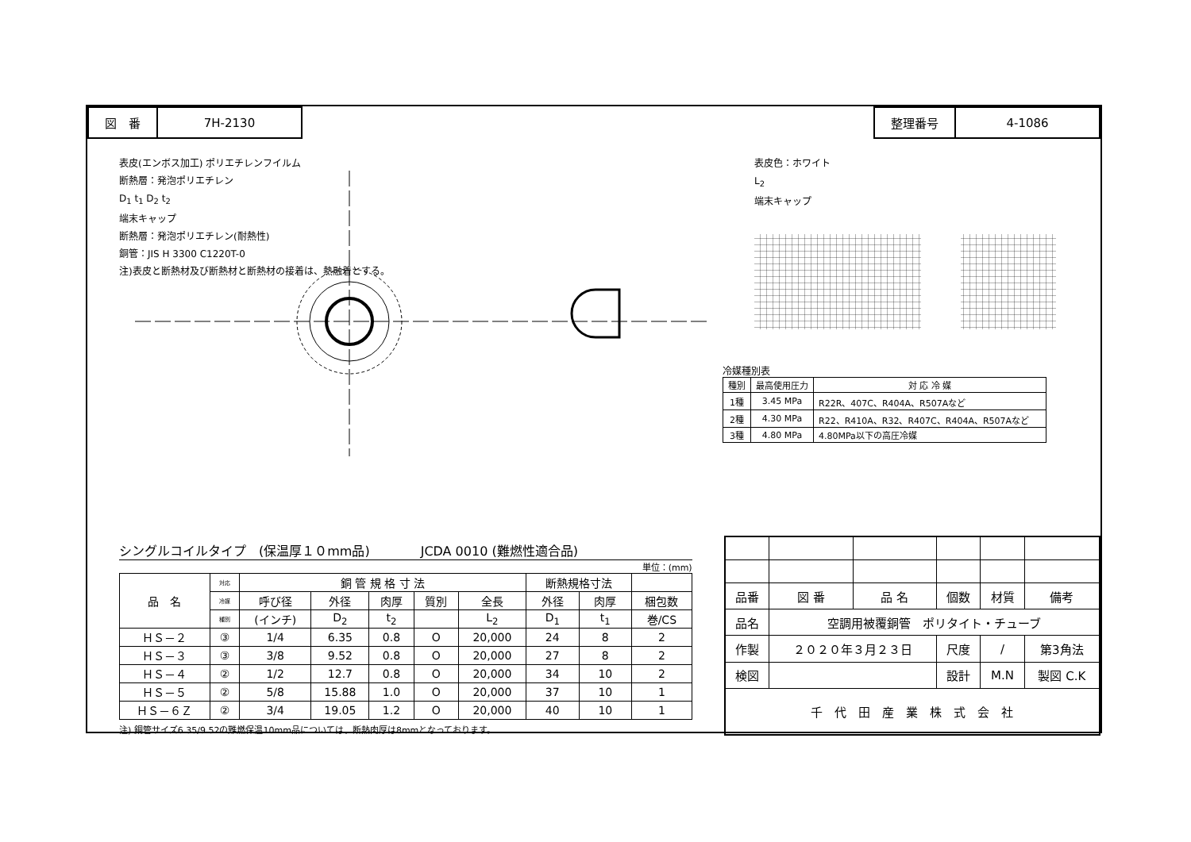| 図 番 | 7H-2130 |
| 整理番号 | 4-1086 |
表皮(エンボス加工) ポリエチレンフイルム
断熱層：発泡ポリエチレン
D<sub>1</sub> t<sub>1</sub> D<sub>2</sub> t<sub>2</sub>
端末キャップ
断熱層：発泡ポリエチレン(耐熱性)
銅管：JIS H 3300 C1220T-0
注)表皮と断熱材及び断熱材と断熱材の接着は、熱融着とする。
表皮色：ホワイト
L<sub>2</sub>
端末キャップ
冷媒種別表
| 種別 | 最高使用圧力 | 対 応 冷 媒 |
| --- | --- | --- |
| 1種 | 3.45 MPa | R22R、407C、R404A、R507Aなど |
| 2種 | 4.30 MPa | R22、R410A、R32、R407C、R404A、R507Aなど |
| 3種 | 4.80 MPa | 4.80MPa以下の高圧冷媒 |
シングルコイルタイプ　(保温厚１０mm品)　　　　JCDA 0010 (難燃性適合品)
単位：(mm)
| 品 名 | 対応 | 銅 管 規 格 寸 法 | | | | | 断熱規格寸法 | | |
| --- | --- | --- | --- | --- | --- | --- | --- | --- | --- |
| | 冷媒 | 呼び径 | 外径 | 肉厚 | 質別 | 全長 | 外径 | 肉厚 | 梱包数 |
| | 種別 | (インチ) | D<sub>2</sub> | t<sub>2</sub> | | L<sub>2</sub> | D<sub>1</sub> | t<sub>1</sub> | 巻/CS |
| ＨＳ－２ | ③ | 1/4 | 6.35 | 0.8 | O | 20,000 | 24 | 8 | 2 |
| ＨＳ－３ | ③ | 3/8 | 9.52 | 0.8 | O | 20,000 | 27 | 8 | 2 |
| ＨＳ－４ | ② | 1/2 | 12.7 | 0.8 | O | 20,000 | 34 | 10 | 2 |
| ＨＳ－５ | ② | 5/8 | 15.88 | 1.0 | O | 20,000 | 37 | 10 | 1 |
| ＨＳ－６Ｚ | ② | 3/4 | 19.05 | 1.2 | O | 20,000 | 40 | 10 | 1 |
注) 銅管サイズ6.35/9.52の難燃保温10mm品については、断熱肉厚は8mmとなっております。
| 品番 | 図 番 | 品 名 | 個数 | 材質 | 備考 |
| 品名 | 空調用被覆銅管 ポリタイト・チューブ | | | | |
| 作製 | ２０２０年３月２３日 | | 尺度 | / | 第3角法 |
| 検図 | | | 設計 | M.N | 製図 C.K |
| 千 代 田 産 業 株 式 会 社 | | | | | |